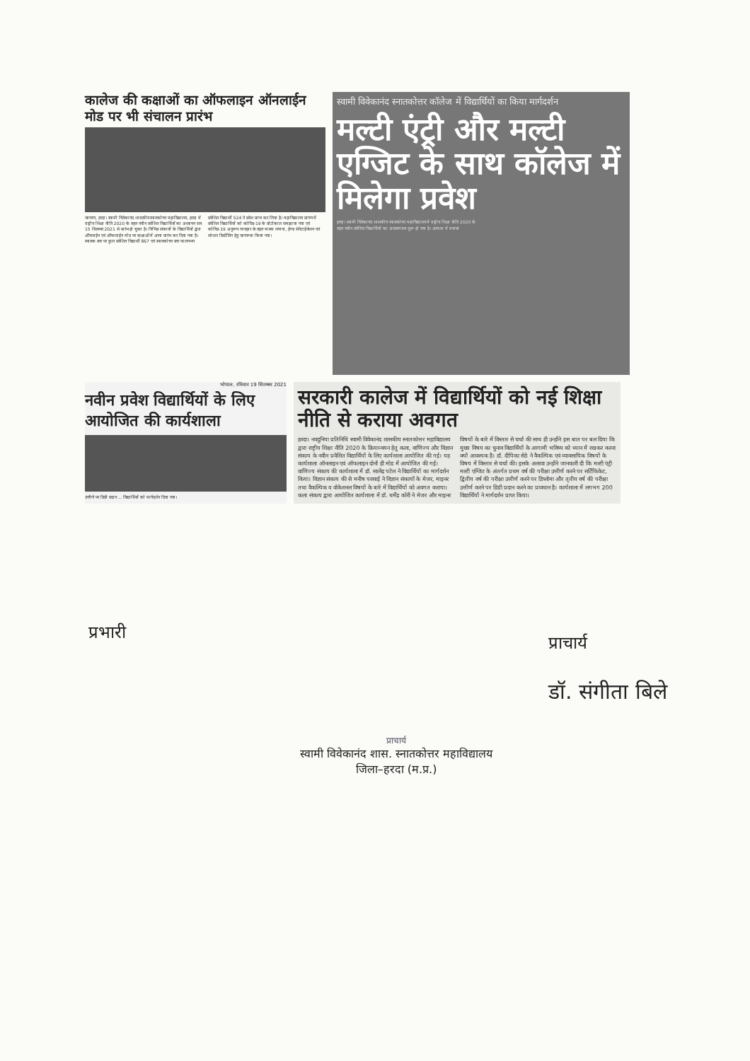कालेज की कक्षाओं का ऑफलाइन ऑनलाईन मोड पर भी संचालन प्रारंभ
जागरण, हरदा। स्वामी विवेकानंद शासकीय स्नातकोत्तर महाविद्यालय, हरदा में राष्ट्रीय शिक्षा नीति 2020 के तहत नवीन प्रवेशित विद्यार्थियों का अध्यापन सत्र 15 सितम्बर 2021 से प्रारंभ हो चुका है। विभिन्न संकायों के विद्यार्थियों द्वारा ऑनलाईन एवं ऑफलाईन मोड पर कक्षाओं में आना प्रारंभ कर दिया गया है। स्नातक स्तर पर कुल प्रवेशित विद्यार्थी 867 एवं स्नातकोत्तर स्तर पर लगभग प्रवेशित विद्यार्थी 524 ने प्रवेश प्राप्त कर लिया है। महाविद्यालय प्रांगण में प्रवेशित विद्यार्थियों को कोविड-19 के प्रोटोकाल समझाया गया एवं कोविड-19 अनुरूप व्यवहार के तहत मास्क लगाना, हेण्ड सेनेटाईजेशन एवं सोशल डिस्टेंसिंग हेतु जागरूक किया गया।
स्वामी विवेकानंद स्नातकोत्तर कॉलेज में विद्यार्थियों का किया मार्गदर्शन
मल्टी एंट्री और मल्टी एग्जिट के साथ कॉलेज में मिलेगा प्रवेश
हरदा। स्वामी विवेकानंद शासकीय स्नातकोत्तर महाविद्यालय में राष्ट्रीय शिक्षा नीति 2020 के तहत नवीन प्रवेशित विद्यार्थियों का अध्ययन सत्र शुरू हो गया है। आमला में मनाया
भोपाल, रविवार 19 सितम्बर 2021
नवीन प्रवेश विद्यार्थियों के लिए आयोजित की कार्यशाला
उत्तीर्ण पर डिग्री प्रदान ... विद्यार्थियों को मार्गदर्शन दिया गया।
सरकारी कालेज में विद्यार्थियों को नई शिक्षा नीति से कराया अवगत
हरदा। नवदुनिया प्रतिनिधि स्वामी विवेकानंद शासकीय स्नातकोत्तर महाविद्यालय द्वारा राष्ट्रीय शिक्षा नीति 2020 के क्रियान्वयन हेतु कला, वाणिज्य और विज्ञान संकाय के नवीन प्रवेशित विद्यार्थियों के लिए कार्यशाला आयोजित की गई। यह कार्यशाला ऑनलाइन एवं ऑफलाइन दोनों ही मोड में आयोजित की गई। वाणिज्य संकाय की कार्यशाला में डॉ. सालेंद्र पटेल ने विद्यार्थियों का मार्गदर्शन किया। विज्ञान संकाय की से मनीष परसाई ने विज्ञान संकायों के मेजर, माइनर तथा वैकल्पिक व वोकेशनल विषयों के बारे में विद्यार्थियों को अवगत कराया। कला संकाय द्वारा आयोजित कार्यशाला में डॉ. धर्मेंद्र कोरी ने मेजर और माइनर विषयों के बारे में विस्तार से चर्चा की साथ ही उन्होंने इस बात पर बल दिया कि मुख्य विषय का चुनाव विद्यार्थियों के आगामी भविष्य को ध्यान में रखकर करना क्यों आवश्यक है। डॉ. दीपिका सेठे ने वैकल्पिक एवं व्यावसायिक विषयों के विषय में विस्तार से चर्चा की। इसके अलावा उन्होंने जानकारी दी कि मल्टी एंट्री मल्टी एग्जिट के अंतर्गत प्रथम वर्ष की परीक्षा उत्तीर्ण करने पर सर्टिफिकेट, द्वितीय वर्ष की परीक्षा उत्तीर्ण करने पर डिप्लोमा और तृतीय वर्ष की परीक्षा उत्तीर्ण करने पर डिग्री प्रदान करने का प्रावधान है। कार्यशाला में लगभग 200 विद्यार्थियों ने मार्गदर्शन प्राप्त किया।
प्रभारी
प्राचार्य
डॉ. संगीता बिले
प्राचार्य
स्वामी विवेकानंद शास. स्नातकोत्तर महाविद्यालय
जिला–हरदा (म.प्र.)